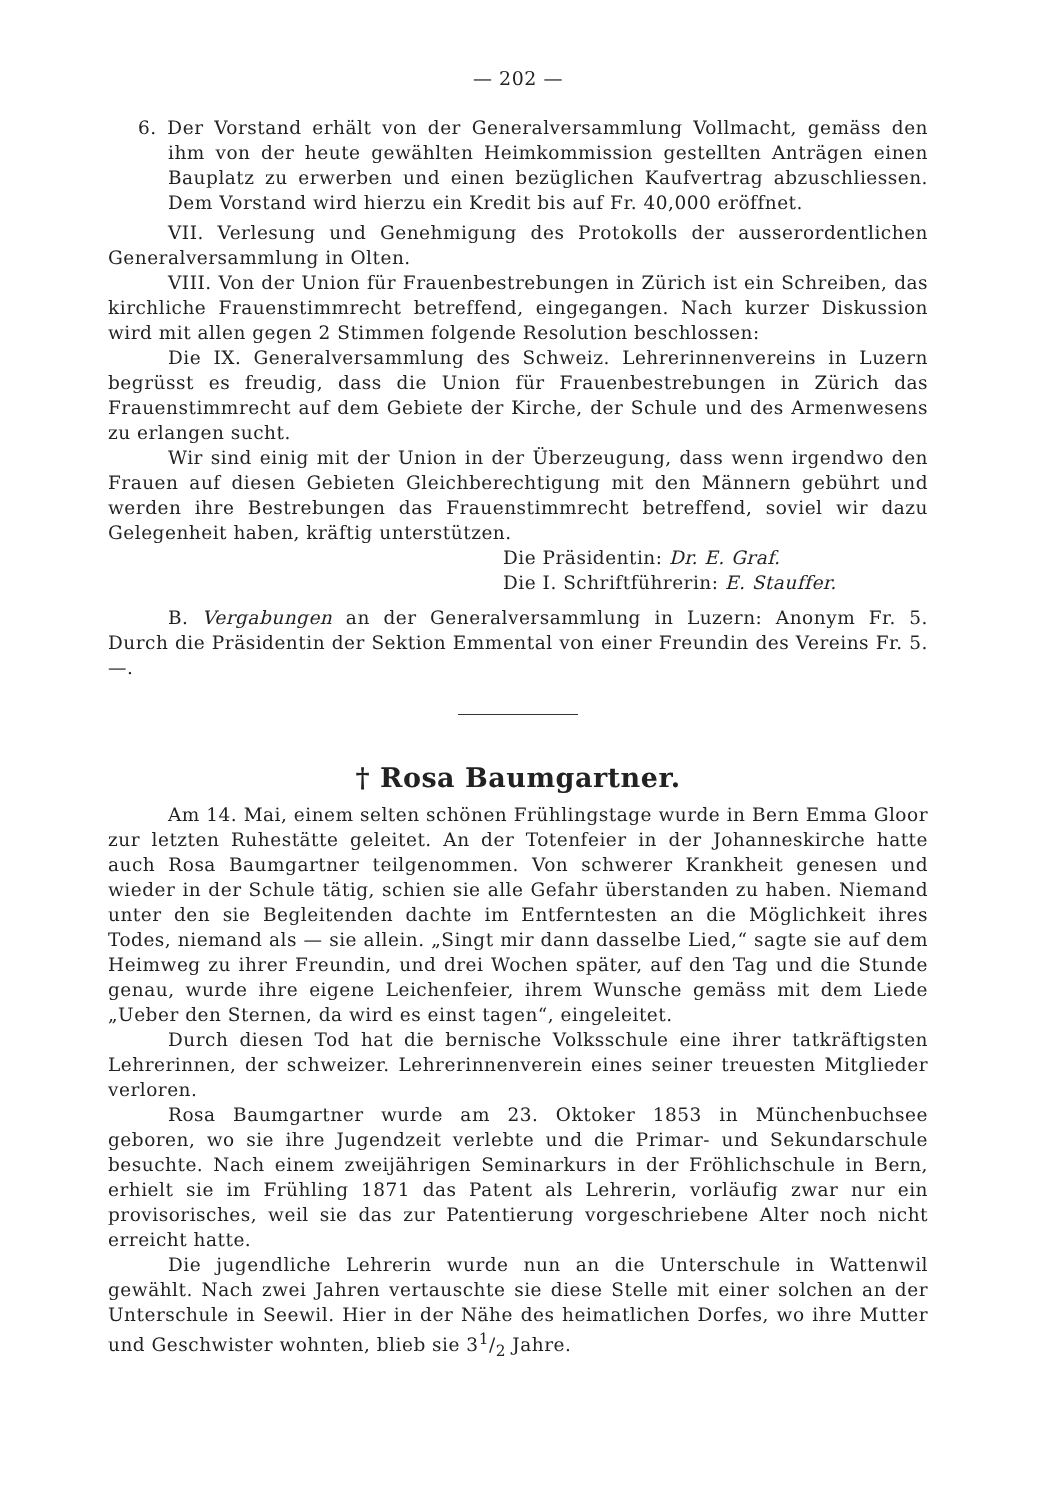— 202 —
6. Der Vorstand erhält von der Generalversammlung Vollmacht, gemäss den ihm von der heute gewählten Heimkommission gestellten Anträgen einen Bauplatz zu erwerben und einen bezüglichen Kaufvertrag abzuschliessen. Dem Vorstand wird hierzu ein Kredit bis auf Fr. 40,000 eröffnet.
VII. Verlesung und Genehmigung des Protokolls der ausserordentlichen Generalversammlung in Olten.
VIII. Von der Union für Frauenbestrebungen in Zürich ist ein Schreiben, das kirchliche Frauenstimmrecht betreffend, eingegangen. Nach kurzer Diskussion wird mit allen gegen 2 Stimmen folgende Resolution beschlossen:
Die IX. Generalversammlung des Schweiz. Lehrerinnenvereins in Luzern begrüsst es freudig, dass die Union für Frauenbestrebungen in Zürich das Frauenstimmrecht auf dem Gebiete der Kirche, der Schule und des Armenwesens zu erlangen sucht.
Wir sind einig mit der Union in der Überzeugung, dass wenn irgendwo den Frauen auf diesen Gebieten Gleichberechtigung mit den Männern gebührt und werden ihre Bestrebungen das Frauenstimmrecht betreffend, soviel wir dazu Gelegenheit haben, kräftig unterstützen.
Die Präsidentin: Dr. E. Graf.
Die I. Schriftführerin: E. Stauffer.
B. Vergabungen an der Generalversammlung in Luzern: Anonym Fr. 5. Durch die Präsidentin der Sektion Emmental von einer Freundin des Vereins Fr. 5.—.
† Rosa Baumgartner.
Am 14. Mai, einem selten schönen Frühlingstage wurde in Bern Emma Gloor zur letzten Ruhestätte geleitet. An der Totenfeier in der Johanneskirche hatte auch Rosa Baumgartner teilgenommen. Von schwerer Krankheit genesen und wieder in der Schule tätig, schien sie alle Gefahr überstanden zu haben. Niemand unter den sie Begleitenden dachte im Entferntesten an die Möglichkeit ihres Todes, niemand als — sie allein. „Singt mir dann dasselbe Lied,“ sagte sie auf dem Heimweg zu ihrer Freundin, und drei Wochen später, auf den Tag und die Stunde genau, wurde ihre eigene Leichenfeier, ihrem Wunsche gemäss mit dem Liede „Ueber den Sternen, da wird es einst tagen“, eingeleitet.
Durch diesen Tod hat die bernische Volksschule eine ihrer tatkräftigsten Lehrerinnen, der schweizer. Lehrerinnenverein eines seiner treuesten Mitglieder verloren.
Rosa Baumgartner wurde am 23. Oktoker 1853 in Münchenbuchsee geboren, wo sie ihre Jugendzeit verlebte und die Primar- und Sekundarschule besuchte. Nach einem zweijährigen Seminarkurs in der Fröhlichschule in Bern, erhielt sie im Frühling 1871 das Patent als Lehrerin, vorläufig zwar nur ein provisorisches, weil sie das zur Patentierung vorgeschriebene Alter noch nicht erreicht hatte.
Die jugendliche Lehrerin wurde nun an die Unterschule in Wattenwil gewählt. Nach zwei Jahren vertauschte sie diese Stelle mit einer solchen an der Unterschule in Seewil. Hier in der Nähe des heimatlichen Dorfes, wo ihre Mutter und Geschwister wohnten, blieb sie 31/2 Jahre.